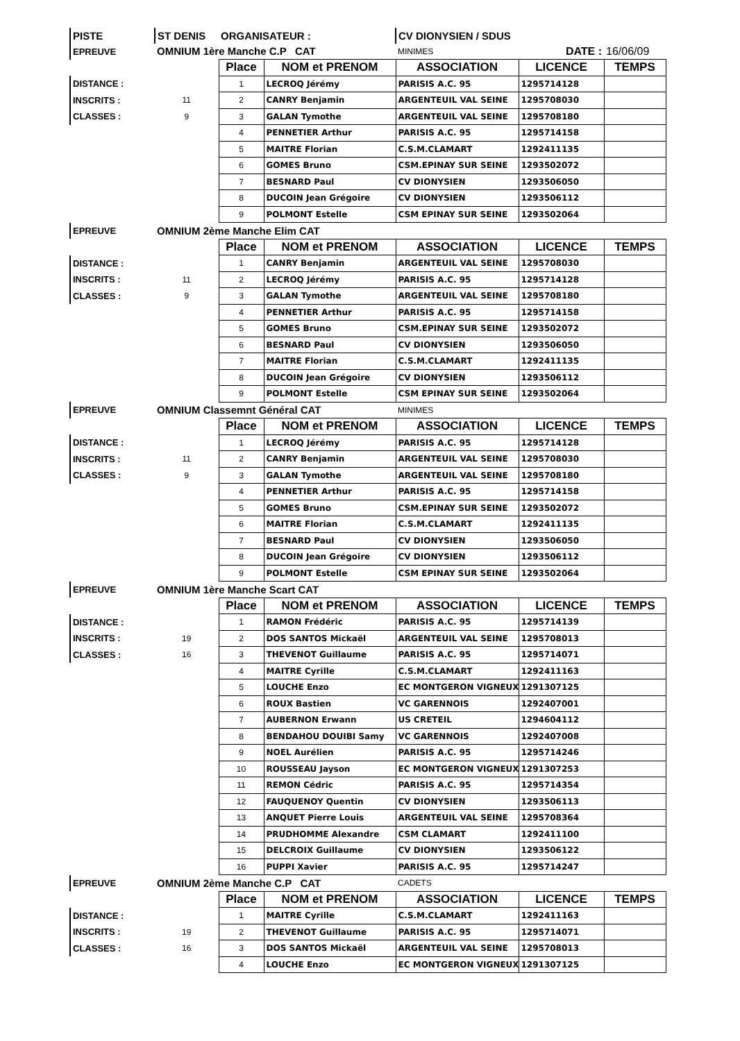| PISTE | ST DENIS | ORGANISATEUR : | | CV DIONYSIEN / SDUS | | |
| EPREUVE | OMNIUM 1ère Manche C.P CAT | | | MINIMES | DATE : | 16/06/09 |
| | | Place | NOM et PRENOM | ASSOCIATION | LICENCE | TEMPS |
| DISTANCE : | | 1 | LECROQ Jérémy | PARISIS A.C. 95 | 1295714128 | |
| INSCRITS : | 11 | 2 | CANRY Benjamin | ARGENTEUIL VAL SEINE | 1295708030 | |
| CLASSES : | 9 | 3 | GALAN Tymothe | ARGENTEUIL VAL SEINE | 1295708180 | |
| | | 4 | PENNETIER Arthur | PARISIS A.C. 95 | 1295714158 | |
| | | 5 | MAITRE Florian | C.S.M.CLAMART | 1292411135 | |
| | | 6 | GOMES Bruno | CSM.EPINAY SUR SEINE | 1293502072 | |
| | | 7 | BESNARD Paul | CV DIONYSIEN | 1293506050 | |
| | | 8 | DUCOIN Jean Grégoire | CV DIONYSIEN | 1293506112 | |
| | | 9 | POLMONT Estelle | CSM EPINAY SUR SEINE | 1293502064 | |
| EPREUVE | OMNIUM 2ème Manche Elim CAT | | | | | |
| | | Place | NOM et PRENOM | ASSOCIATION | LICENCE | TEMPS |
| DISTANCE : | | 1 | CANRY Benjamin | ARGENTEUIL VAL SEINE | 1295708030 | |
| INSCRITS : | 11 | 2 | LECROQ Jérémy | PARISIS A.C. 95 | 1295714128 | |
| CLASSES : | 9 | 3 | GALAN Tymothe | ARGENTEUIL VAL SEINE | 1295708180 | |
| | | 4 | PENNETIER Arthur | PARISIS A.C. 95 | 1295714158 | |
| | | 5 | GOMES Bruno | CSM.EPINAY SUR SEINE | 1293502072 | |
| | | 6 | BESNARD Paul | CV DIONYSIEN | 1293506050 | |
| | | 7 | MAITRE Florian | C.S.M.CLAMART | 1292411135 | |
| | | 8 | DUCOIN Jean Grégoire | CV DIONYSIEN | 1293506112 | |
| | | 9 | POLMONT Estelle | CSM EPINAY SUR SEINE | 1293502064 | |
| EPREUVE | OMNIUM Classemnt Général CAT | | | MINIMES | | |
| | | Place | NOM et PRENOM | ASSOCIATION | LICENCE | TEMPS |
| DISTANCE : | | 1 | LECROQ Jérémy | PARISIS A.C. 95 | 1295714128 | |
| INSCRITS : | 11 | 2 | CANRY Benjamin | ARGENTEUIL VAL SEINE | 1295708030 | |
| CLASSES : | 9 | 3 | GALAN Tymothe | ARGENTEUIL VAL SEINE | 1295708180 | |
| | | 4 | PENNETIER Arthur | PARISIS A.C. 95 | 1295714158 | |
| | | 5 | GOMES Bruno | CSM.EPINAY SUR SEINE | 1293502072 | |
| | | 6 | MAITRE Florian | C.S.M.CLAMART | 1292411135 | |
| | | 7 | BESNARD Paul | CV DIONYSIEN | 1293506050 | |
| | | 8 | DUCOIN Jean Grégoire | CV DIONYSIEN | 1293506112 | |
| | | 9 | POLMONT Estelle | CSM EPINAY SUR SEINE | 1293502064 | |
| EPREUVE | OMNIUM 1ère Manche Scart CAT | | | | | |
| | | Place | NOM et PRENOM | ASSOCIATION | LICENCE | TEMPS |
| DISTANCE : | | 1 | RAMON Frédéric | PARISIS A.C. 95 | 1295714139 | |
| INSCRITS : | 19 | 2 | DOS SANTOS Mickaël | ARGENTEUIL VAL SEINE | 1295708013 | |
| CLASSES : | 16 | 3 | THEVENOT Guillaume | PARISIS A.C. 95 | 1295714071 | |
| | | 4 | MAITRE Cyrille | C.S.M.CLAMART | 1292411163 | |
| | | 5 | LOUCHE Enzo | EC MONTGERON VIGNEUX | 1291307125 | |
| | | 6 | ROUX Bastien | VC GARENNOIS | 1292407001 | |
| | | 7 | AUBERNON Erwann | US CRETEIL | 1294604112 | |
| | | 8 | BENDAHOU DOUIBI Samy | VC GARENNOIS | 1292407008 | |
| | | 9 | NOEL Aurélien | PARISIS A.C. 95 | 1295714246 | |
| | | 10 | ROUSSEAU Jayson | EC MONTGERON VIGNEUX | 1291307253 | |
| | | 11 | REMON Cédric | PARISIS A.C. 95 | 1295714354 | |
| | | 12 | FAUQUENOY Quentin | CV DIONYSIEN | 1293506113 | |
| | | 13 | ANQUET Pierre Louis | ARGENTEUIL VAL SEINE | 1295708364 | |
| | | 14 | PRUDHOMME Alexandre | CSM CLAMART | 1292411100 | |
| | | 15 | DELCROIX Guillaume | CV DIONYSIEN | 1293506122 | |
| | | 16 | PUPPI Xavier | PARISIS A.C. 95 | 1295714247 | |
| EPREUVE | OMNIUM 2ème Manche C.P CAT | | | CADETS | | |
| | | Place | NOM et PRENOM | ASSOCIATION | LICENCE | TEMPS |
| DISTANCE : | | 1 | MAITRE Cyrille | C.S.M.CLAMART | 1292411163 | |
| INSCRITS : | 19 | 2 | THEVENOT Guillaume | PARISIS A.C. 95 | 1295714071 | |
| CLASSES : | 16 | 3 | DOS SANTOS Mickaël | ARGENTEUIL VAL SEINE | 1295708013 | |
| | | 4 | LOUCHE Enzo | EC MONTGERON VIGNEUX | 1291307125 | |